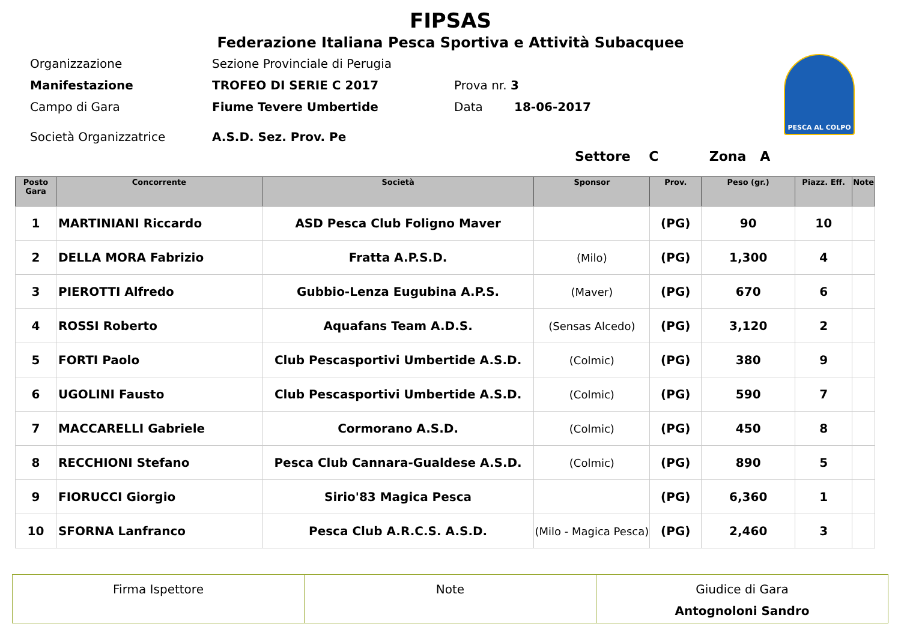FIPSAS
Federazione Italiana Pesca Sportiva e Attività Subacquee
PESCA AL COLPO
Organizzazione Sezione Provinciale di Perugia
Manifestazione TROFEO DI SERIE C 2017 Prova nr. 3
Campo di Gara Fiume Tevere Umbertide Data 18-06-2017
Società Organizzatrice A.S.D. Sez. Prov. Pe
Settore C Zona A
| Posto Gara | Concorrente | Società | Sponsor | Prov. | Peso (gr.) | Piazz. Eff. | Note |
| --- | --- | --- | --- | --- | --- | --- | --- |
| 1 | MARTINIANI Riccardo | ASD Pesca Club Foligno Maver | | (PG) | 90 | 10 | |
| 2 | DELLA MORA Fabrizio | Fratta A.P.S.D. | (Milo) | (PG) | 1,300 | 4 | |
| 3 | PIEROTTI Alfredo | Gubbio-Lenza Eugubina A.P.S. | (Maver) | (PG) | 670 | 6 | |
| 4 | ROSSI Roberto | Aquafans Team A.D.S. | (Sensas Alcedo) | (PG) | 3,120 | 2 | |
| 5 | FORTI Paolo | Club Pescasportivi Umbertide A.S.D. | (Colmic) | (PG) | 380 | 9 | |
| 6 | UGOLINI Fausto | Club Pescasportivi Umbertide A.S.D. | (Colmic) | (PG) | 590 | 7 | |
| 7 | MACCARELLI Gabriele | Cormorano A.S.D. | (Colmic) | (PG) | 450 | 8 | |
| 8 | RECCHIONI Stefano | Pesca Club Cannara-Gualdese A.S.D. | (Colmic) | (PG) | 890 | 5 | |
| 9 | FIORUCCI Giorgio | Sirio'83 Magica Pesca | | (PG) | 6,360 | 1 | |
| 10 | SFORNA Lanfranco | Pesca Club A.R.C.S. A.S.D. | (Milo - Magica Pesca) | (PG) | 2,460 | 3 | |
Firma Ispettore Note Giudice di Gara
Antognoloni Sandro